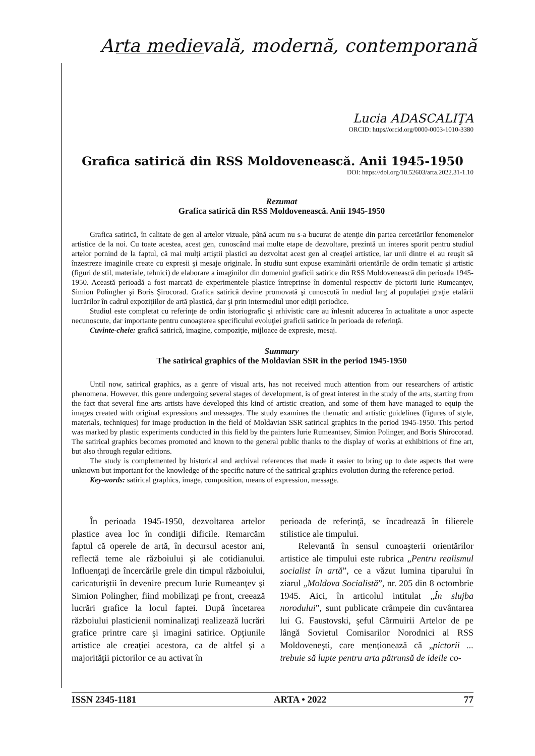Arta medievală, modernă, contemporană
Lucia ADASCALIŢA
ORCID: https//orcid.org/0000-0003-1010-3380
Grafica satirică din RSS Moldovenească. Anii 1945-1950
DOI: https://doi.org/10.52603/arta.2022.31-1.10
Rezumat
Grafica satirică din RSS Moldovenească. Anii 1945-1950
Grafica satirică, în calitate de gen al artelor vizuale, până acum nu s-a bucurat de atenţie din partea cercetărilor fenomenelor artistice de la noi. Cu toate acestea, acest gen, cunoscând mai multe etape de dezvoltare, prezintă un interes sporit pentru studiul artelor pornind de la faptul, că mai mulţi artiştii plastici au dezvoltat acest gen al creaţiei artistice, iar unii dintre ei au reuşit să înzestreze imaginile create cu expresii şi mesaje originale. În studiu sunt expuse examinării orientările de ordin tematic şi artistic (figuri de stil, materiale, tehnici) de elaborare a imaginilor din domeniul graficii satirice din RSS Moldovenească din perioada 1945-1950. Această perioadă a fost marcată de experimentele plastice întreprinse în domeniul respectiv de pictorii Iurie Rumeanţev, Simion Polingher şi Boris Şirocorad. Grafica satirică devine promovată şi cunoscută în mediul larg al populaţiei graţie etalării lucrărilor în cadrul expoziţiilor de artă plastică, dar şi prin intermediul unor ediţii periodice.
Studiul este completat cu referinţe de ordin istoriografic şi arhivistic care au înlesnit aducerea în actualitate a unor aspecte necunoscute, dar importante pentru cunoaşterea specificului evoluţiei graficii satirice în perioada de referinţă.
Cuvinte-cheie: grafică satirică, imagine, compoziţie, mijloace de expresie, mesaj.
Summary
The satirical graphics of the Moldavian SSR in the period 1945-1950
Until now, satirical graphics, as a genre of visual arts, has not received much attention from our researchers of artistic phenomena. However, this genre undergoing several stages of development, is of great interest in the study of the arts, starting from the fact that several fine arts artists have developed this kind of artistic creation, and some of them have managed to equip the images created with original expressions and messages. The study examines the thematic and artistic guidelines (figures of style, materials, techniques) for image production in the field of Moldavian SSR satirical graphics in the period 1945-1950. This period was marked by plastic experiments conducted in this field by the painters Iurie Rumeantsev, Simion Polinger, and Boris Shirocorad. The satirical graphics becomes promoted and known to the general public thanks to the display of works at exhibitions of fine art, but also through regular editions.
The study is complemented by historical and archival references that made it easier to bring up to date aspects that were unknown but important for the knowledge of the specific nature of the satirical graphics evolution during the reference period.
Key-words: satirical graphics, image, composition, means of expression, message.
În perioada 1945-1950, dezvoltarea artelor plastice avea loc în condiţii dificile. Remarcăm faptul că operele de artă, în decursul acestor ani, reflectă teme ale războiului şi ale cotidianului. Influenţaţi de încercările grele din timpul războiului, caricaturiştii în devenire precum Iurie Rumeanţev şi Simion Polingher, fiind mobilizaţi pe front, creează lucrări grafice la locul faptei. După încetarea războiului plasticienii nominalizaţi realizează lucrări grafice printre care şi imagini satirice. Opţiunile artistice ale creaţiei acestora, ca de altfel şi a majorităţii pictorilor ce au activat în
perioada de referinţă, se încadrează în filierele stilistice ale timpului.
Relevantă în sensul cunoaşterii orientărilor artistice ale timpului este rubrica „Pentru realismul socialist în artă”, ce a văzut lumina tiparului în ziarul „Moldova Socialistă”, nr. 205 din 8 octombrie 1945. Aici, în articolul intitulat „În slujba norodului”, sunt publicate crâmpeie din cuvântarea lui G. Faustovski, şeful Cârmuirii Artelor de pe lângă Sovietul Comisarilor Norodnici al RSS Moldoveneşti, care menţionează că „pictorii ... trebuie să lupte pentru arta pătrunsă de ideile co-
ISSN 2345-1181 ARTA • 2022 77